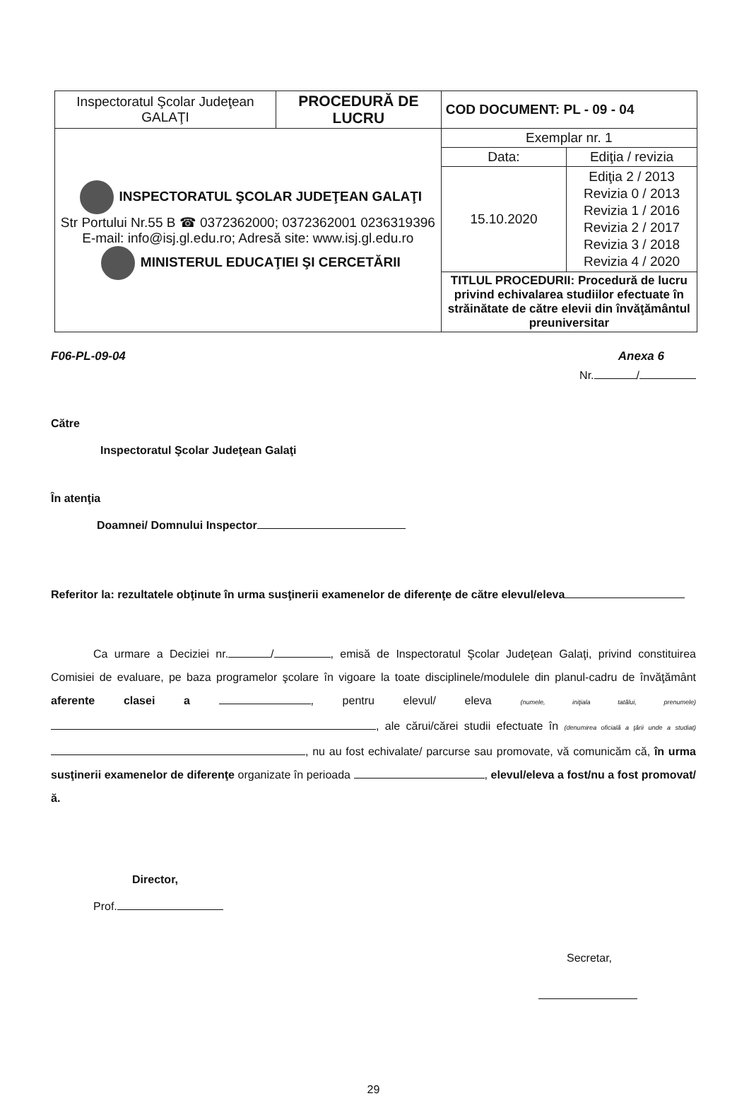| Inspectoratul Şcolar Judeţean GALAŢI | PROCEDURĂ DE LUCRU | COD DOCUMENT: PL - 09 - 04 | |
| INSPECTORATUL ŞCOLAR JUDEŢEAN GALAŢI Str Portului Nr.55 B ☎ 0372362000; 0372362001 0236319396 E-mail: info@isj.gl.edu.ro; Adresă site: www.isj.gl.edu.ro MINISTERUL EDUCAŢIEI ŞI CERCETĂRII | | Exemplar nr. 1 | |
| | | Data: | Ediţia / revizia |
| | | 15.10.2020 | Ediţia 2 / 2013 Revizia 0 / 2013 Revizia 1 / 2016 Revizia 2 / 2017 Revizia 3 / 2018 Revizia 4 / 2020 |
| | | TITLUL PROCEDURII: Procedură de lucru privind echivalarea studiilor efectuate în străinătate de către elevii din învăţământul preuniversitar | |
F06-PL-09-04 Anexa 6
Nr. /
Către
Inspectoratul Şcolar Judeţean Galaţi
În atenţia
Doamnei/ Domnului Inspector
Referitor la: rezultatele obţinute în urma susţinerii examenelor de diferenţe de către elevul/eleva
Ca urmare a Deciziei nr. / , emisă de Inspectoratul Şcolar Judeţean Galaţi, privind constituirea Comisiei de evaluare, pe baza programelor şcolare în vigoare la toate disciplinele/modulele din planul-cadru de învăţământ aferente clasei a , pentru elevul/ eleva (numele, iniţiala tatălui, prenumele) , ale cărui/cărei studii efectuate în (denumirea oficială a ţării unde a studiat) , nu au fost echivalate/ parcurse sau promovate, vă comunicăm că, în urma susţinerii examenelor de diferenţe organizate în perioada , elevul/eleva a fost/nu a fost promovat/ă.
Director,
Prof.
Secretar,
29